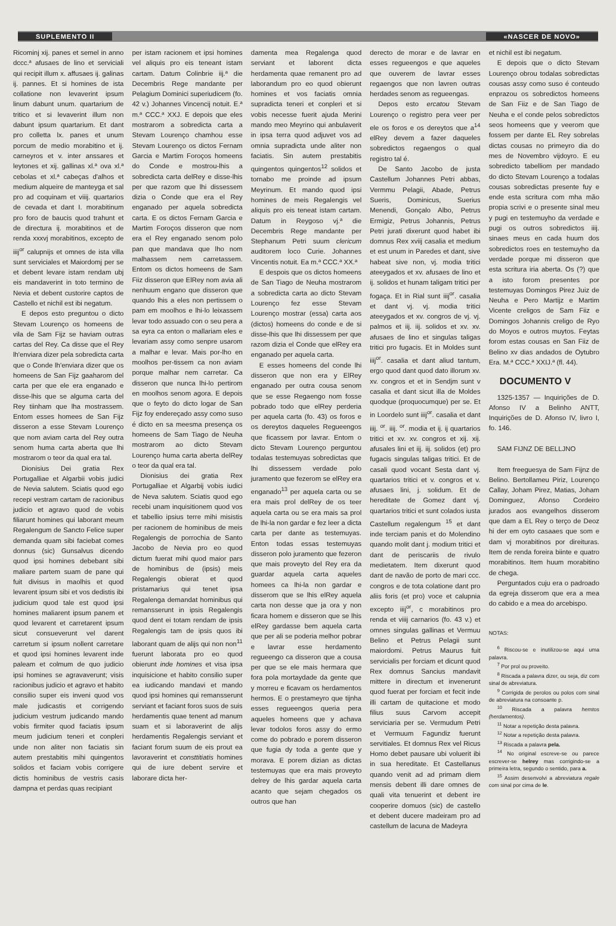SUPLEMENTO II «NASCER DE NOVO»
Ricominj xij. panes et semel in anno dccc.ª afusaes de lino et serviciali qui recipit illum x. affusaes ij. galinas ij. pannes. Et si homines de ista collatione non levaverint ipsum linum dabunt unum. quartarium de tritico et si levaverint illum non dabunt ipsum quartarium. Et dant pro colletta lx. panes et unum porcum de medio morabitino et ij. carneyros et v. inter anssares et leytones et xij. gallinas xl.ª ova xl.ª cebolas et xl.ª cabeças d'alhos et medium alqueire de manteyga et sal pro ad coquinam et viiij. quartarios de cevada et dant I. morabitinum pro foro de baucis quod trahunt et de directura ij. morabitinos et de renda xxxvj morabitinos, excepto de iiij<sup>or</sup> calupnijs et omnes de ista villa sunt serviciales et Maiordomj per se et debent levare istam rendam ubj eis mandaverint in toto termino de Nevia et debent custorire captos de Castello et nichil est ibi negatum.
E depos esto preguntou o dicto Stevam Lourenço os homeens de vila de Sam Fijz se haviam outras cartas del Rey. Ca disse que el Rey lh'enviara dizer pela sobredicta carta que o Conde lh'enviara dizer que os homeens de San Fijz gaaharom del carta per que ele era enganado e disse-lhis que se alguma carta del Rey tiinham que lha mostrassem. Entom esses homees de San Fijz disseron a esse Stevam Lourenço que nom aviam carta del Rey outra senom huma carta aberta que lhi mostrarom o teor da qual era tal.
Dionisius Dei gratia Rex Portugalliae et Algarbii vobis judici de Nevia salutem. Sciatis quod ego recepi vestram cartam de racionibus judicio et agravo quod de vobis filiarunt homines qui laborant meum Regalengum de Sancto Felice super demanda quam sibi faciebat comes donnus (sic) Gunsalvus dicendo quod ipsi homines debebant sibi maliare partem suam de pane qui fuit divisus in maolhis et quod levarent ipsum sibi et vos dedistis ibi judicium quod tale est quod ipsi homines maliarent ipsum panem et quod levarent et carretarent ipsum sicut consueverunt vel darent carretum si ipsum nollent carretare et quod ipsi homines levarent inde paleam et colmum de quo judicio ipsi homines se agravaverunt; visis racionibus judicio et agravo et habito consilio super eis inveni quod vos male judicastis et corrigendo judicium vestrum judicando mando vobis firmiter quod faciatis ipsum meum judicium teneri et conpleri unde non aliter non faciatis sin autem prestabitis mihi quingentos solidos et faciam vobis corrigere dictis hominibus de vestris casis dampna et perdas quas recipiant
per istam racionem et ipsi homines vel aliquis pro eis teneant istam cartam. Datum Colinbrie iij.ª die Decembris Rege mandante per Pelagium Dominici superiudicem (fo. 42 v.) Johannes Vincencij notuit. E.ª m.ª CCC.ª XXJ. E depois que eles mostrarom a sobredicta carta a Stevam Lourenço chamhou esse Stevam Lourenço os dictos Fernam Garcia e Martim Foroços homeens do Conde e mostrou-lhis a sobredicta carta delRey e disse-lhis per que razom que lhi dissessem dizia o Conde que era el Rey enganado per aquela sobredicta carta. E os dictos Fernam Garcia e Martim Foroços disseron que nom era el Rey enganado senom polo pan que mandava que lho nom malhassem nem carretassem. Entom os dictos homeens de Sam Fiiz disseron que ElRey nom avia ali nenhuum engano que disseron que quando lhis a eles non pertissem o pam em moolhos e lhi-lo leixassem levar todo assuado con o seu pera a sa eyra ca enton o mallariam eles e levariam assy como senpre usarom a malhar e levar. Mais por-lho en moolhos per-tissem ca non aviam porque malhar nem carretar. Ca disseron que nunca lhi-lo pertirom en moolhos senom agora. E depois que o feyto do dicto logar de San Fijz foy endereçado assy como suso é dicto en sa meesma presença os homeens de Sam Tiago de Neuha mostrarom ao dicto Stevam Lourenço huma carta aberta delRey o teor da qual era tal.
Dionisius dei gratia Rex Portugalliae et Algarbij vobis iudici de Neva salutem. Sciatis quod ego recebi unam inquisitionem quod vos et tabellio ipsius terre mihi misistis per racionem de hominibus de meis Regalengis de porrochia de Santo Jacobo de Nevia pro eo quod dictum fuerat mihi quod maior pars de hominibus de (ipsis) meis Regalengis obierat et quod pristamarius qui tenet ipsa Regalenga demandat hominibus qui remansserunt in ipsis Regalengis quod dent ei totam rendam de ipsis Regalengis tam de ipsis quos ibi laborant quam de alijs qui non non<sup>11</sup> fuerunt laborata pro eo quod obierunt inde homines et visa ipsa inquisicione et habito consilio super ea iudicando mandavi et mando quod ipsi homines qui remansserunt serviant et faciant foros suos de suis herdamentis quae tenent ad manum suam et si laboraverint de alijs herdamentis Regalengis serviant et faciant forum suum de eis prout ea lavoraverint et consttitiatis homines qui de iure debent servire et laborare dicta her-
damenta mea Regalenga quod serviant et laborent dicta herdamenta quae remanent pro ad laborandum pro eo quod obierunt homines et vos faciatis omnia supradicta teneri et conpleri et si vobis necesse fuerit ajuda Merini mando meo Meyrino qui anbulaverit in ipsa terra quod adjuvet vos ad omnia supradicta unde aliter non faciatis. Sin autem prestabitis quingentos quingentos<sup>12</sup> solidos et tornabo me proinde ad ipsum Meyrinum. Et mando quod ipsi homines de meis Regalengis vel aliquis pro eis teneat istam cartam. Datum in Reygoso vj.ª die Decembris Rege mandante per Stephanum Petri suum clericum auditorem loco Curie. Johannes Vincentis notuit. Ea m.ª CCC.ª XX.ª
E despois que os dictos homeens de San Tiago de Neuha mostrarom a sobredicta carta ao dicto Stevam Lourenço fez esse Stevam Lourenço mostrar (essa) carta aos (dictos) homeens do conde e de si disse-lhis que lhi dissessem per que razom dizia el Conde que elRey era enganado per aquela carta.
E esses homeens del conde lhi disseron que non era y ElRey enganado per outra cousa senom que se esse Regaengo nom fosse pobrado todo que elRey perderia per aquela carta (fo. 43) os foros e os dereytos daqueles Regueengos que ficassem por lavrar. Entom o dicto Stevam Lourenço perguntou todalas testemuyas sobredictas que lhi dissessem verdade polo juramento que fezerom se elRey era enganado<sup>13</sup> per aquela carta ou se era mais prol delRey de os teer aquela carta ou se era mais sa prol de lhi-la non gardar e fez leer a dicta carta per dante as testemuyas. Enton todas essas testemuyas disseron polo juramento que fezeron que mais proveyto del Rey era da guardar aquela carta aqueles homees ca lhi-la non gardar e disserom que se lhis elRey aquela carta non desse que ja ora y non ficara homem e disseron que se lhis elRey gardasse bem aquela carta que per ali se poderia melhor pobrar e lavrar esse herdamento regueengo ca disseron que a cousa per que se ele mais hermara que fora pola mortaydade da gente que y morreu e ficavam os herdamentos hermos. E o prestameyro que tijnha esses regueengos queria pera aqueles homeens que y achava levar todolos foros assy do ermo come do pobrado e porem disseron que fugia dy toda a gente que y morava. E porem dizian as dictas testemuyas que era mais proveyto delrey de lhis gardar aquela carta acanto que sejam chegados os outros que han
derecto de morar e de lavrar en esses regueengos e que aqueles que ouverem de lavrar esses regaengos que non lavren outras herdades senom as regueengas.
Depos esto ercatou Stevam Lourenço o registro pera veer per ele os foros e os dereytos que a<sup>14</sup> elRey devem a fazer daqueles sobredictos regaengos o qual registro tal é.
De Santo Jacobo de justa Castellum Johannes Petri abbas, Vermmu Pelagii, Abade, Petrus Sueris, Dominicus, Suerius Menendi, Gonçalo Albo, Petrus Ermigiz, Petrus Johannis, Petrus Petri jurati dixerunt quod habet ibi domnus Rex xviij casalia et medium et est unum in Paredes et dant, sive habeat sive non, vj. modia tritici ateeygados et xv. afusaes de lino et ij. solidos et hunam taligam tritici per fogaça. Et in Rial sunt iiij<sup>or</sup>. casalia et dant vj. vj. modia tritici ateeygados et xv. congros de vj. vj. palmos et iij. iij. solidos et xv. xv. afusaes de lino et singulas taligas tritici pro fugacis. Et in Moldes sunt iiij<sup>or</sup>. casalia et dant aliud tantum, ergo quod dant quod dato illorum xv. xv. congros et et in Sendjm sunt v casalia et dant sicut illa de Moldes quodque (proquocumque) per se. Et in Loordelo sunt iiij<sup>or</sup>. casalia et dant iiij. <sup>or</sup>. iiij. <sup>or</sup>. modia et ij. ij quartarios tritici et xv. xv. congros et xij. xij. afusales lini et iij. iij. solidos (et) pro fugacis singulas taligas tritici. Et de casali quod vocant Sesta dant vj. quartarios tritici et v. congros et v. afusaes lini, j. solidum. Et de hereditate de Gomez dant vj. quartarios tritici et sunt colados iusta Castellum regalengum <sup>15</sup> et dant inde terciam panis et do Molendino quando molit dant j. modium tritici et dant de periscariis de rivulo medietatem. Item dixerunt quod dant de navão de porto de mari ccc. congros e de tota colatione dant pro aliis foris (et pro) voce et calupnia excepto iiij<sup>or</sup>, c morabitinos pro renda et viiij carnarios (fo. 43 v.) et omnes singulas gallinas et Vermuu Belino et Petrus Pelagii sunt maiordomi. Petrus Maurus fuit servicialis per forciam et dicunt quod Rex domnus Sancius mandavit mittere in directum et invenerunt quod fuerat per forciam et fecit inde illi cartam de quitacione et modo filius suus Carvom accepit serviciaria per se. Vermudum Petri et Vermuum Fagundiz fuerunt servitiales. Et domnus Rex vel Ricus Homo debet pausare ubi voluerit ibi in sua hereditate. Et Castellanus quando venit ad ad primam diem mensis debent illi dare omnes de quali vita tenuerint et debent ire cooperire domuos (sic) de castello et debent ducere madeiram pro ad castellum de lacuna de Madeyra
et nichil est ibi negatum.
E depois que o dicto Stevam Lourenço obrou todalas sobredictas cousas assy como suso é conteudo enprazou os sobredictos homeens de San Fiiz e de San Tiago de Neuha e el conde pelos sobredictos seos homeens que y veerom que fossem per dante EL Rey sobrelas dictas cousas no primeyro dia do mes de Novembro vijdoyro. E eu sobredicto tabelliom per mandado do dicto Stevam Lourenço a todalas cousas sobredictas presente fuy e ende esta scritura com mha mão propia scrivi e o presente sinal meu y pugi en testemuyho da verdade e pugi os outros sobredictos iiij. sinaes meus en cada huum dos sobredictos roes en testemuyho da verdade porque mi disseron que esta scritura iria aberta. Os (?) que a isto forom presentes por testemuyas Domingos Pirez Juiz de Neuha e Pero Martijz e Martim Vicente creligos de Sam Fiiz e Domingos Johannis creligo de Ryo do Moyos e outros muytos. Feytas forom estas cousas en San Fiiz de Belino xv dias andados de Oytubro Era. M.ª CCC.ª XXIJ.ª (fl. 44).
DOCUMENTO V
1325-1357 — Inquirições de D. Afonso IV a Belinho ANTT, Inquirições de D. Afonso IV, livro I, fo. 146.
SAM FIJNZ DE BELLJNO
Item freeguesya de Sam Fijnz de Belino. Bertollameu Piriz, Lourenço Callay, Joham Pirez, Matias, Joham Dominguez, Afonso Cordeiro jurados aos evangelhos disserom que dam a EL Rey o terço de Deoz hi der em oyto casaaes que som e dam vj morabitinos por direituras. Item de renda foreira biinte e quatro morabitinos. Item huum morabitino de chega.
Perguntados cuju era o padroado da egreja disserom que era a mea do cabido e a mea do arcebispo.
NOTAS:
<sup>6</sup> Riscou-se e inutilizou-se aqui uma palavra.
<sup>7</sup> Por prol ou proveito.
<sup>8</sup> Riscada a palavra dizer, ou seja, diz com sinal de abreviatura.
<sup>9</sup> Corrigida de perolos ou polos com sinal de abreviatura na consoante p.
<sup>10</sup> Riscada a palavra hemtos (herdamentos).
<sup>11</sup> Notar a repetição desta palavra.
<sup>12</sup> Notar a repetição desta palavra.
<sup>13</sup> Riscada a palavra pela.
<sup>14</sup> No original escreve-se ou parece escrever-se helrey mas corrigindo-se a primeira letra, segundo o sentido, para a.
<sup>15</sup> Assim desenvolvi a abreviatura regale com sinal por cima de le.